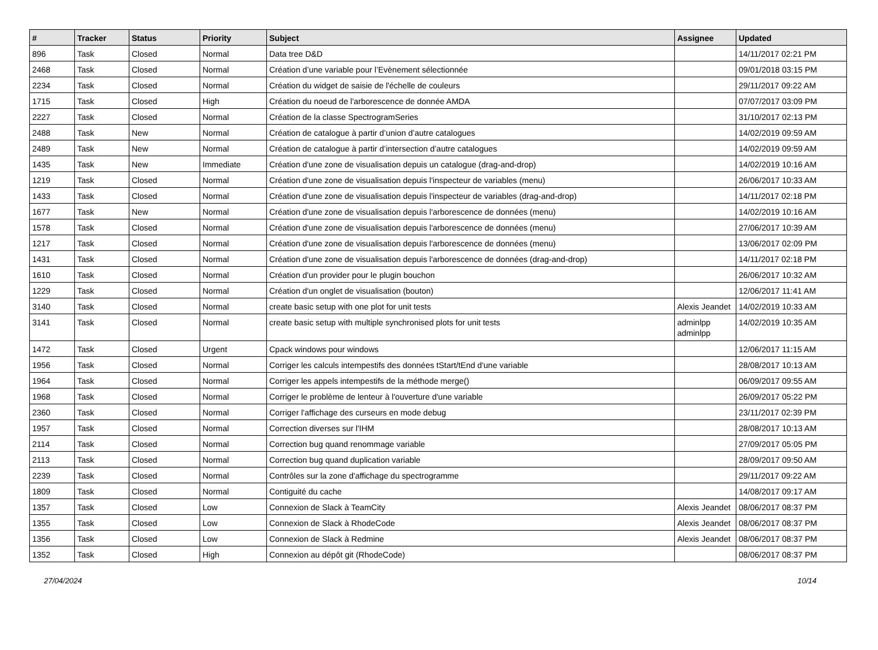| # | Tracker | Status | Priority | Subject | Assignee | Updated |
| --- | --- | --- | --- | --- | --- | --- |
| 896 | Task | Closed | Normal | Data tree D&D | | 14/11/2017 02:21 PM |
| 2468 | Task | Closed | Normal | Création d’une variable pour l’Evènement sélectionnée | | 09/01/2018 03:15 PM |
| 2234 | Task | Closed | Normal | Création du widget de saisie de l'échelle de couleurs | | 29/11/2017 09:22 AM |
| 1715 | Task | Closed | High | Création du noeud de l'arborescence de donnée AMDA | | 07/07/2017 03:09 PM |
| 2227 | Task | Closed | Normal | Création de la classe SpectrogramSeries | | 31/10/2017 02:13 PM |
| 2488 | Task | New | Normal | Création de catalogue à partir d’union d’autre catalogues | | 14/02/2019 09:59 AM |
| 2489 | Task | New | Normal | Création de catalogue à partir d’intersection d’autre catalogues | | 14/02/2019 09:59 AM |
| 1435 | Task | New | Immediate | Création d'une zone de visualisation depuis un catalogue (drag-and-drop) | | 14/02/2019 10:16 AM |
| 1219 | Task | Closed | Normal | Création d'une zone de visualisation depuis l'inspecteur de variables (menu) | | 26/06/2017 10:33 AM |
| 1433 | Task | Closed | Normal | Création d'une zone de visualisation depuis l'inspecteur de variables (drag-and-drop) | | 14/11/2017 02:18 PM |
| 1677 | Task | New | Normal | Création d'une zone de visualisation depuis l'arborescence de données (menu) | | 14/02/2019 10:16 AM |
| 1578 | Task | Closed | Normal | Création d'une zone de visualisation depuis l'arborescence de données (menu) | | 27/06/2017 10:39 AM |
| 1217 | Task | Closed | Normal | Création d'une zone de visualisation depuis l'arborescence de données (menu) | | 13/06/2017 02:09 PM |
| 1431 | Task | Closed | Normal | Création d'une zone de visualisation depuis l'arborescence de données (drag-and-drop) | | 14/11/2017 02:18 PM |
| 1610 | Task | Closed | Normal | Création d'un provider pour le plugin bouchon | | 26/06/2017 10:32 AM |
| 1229 | Task | Closed | Normal | Création d'un onglet de visualisation (bouton) | | 12/06/2017 11:41 AM |
| 3140 | Task | Closed | Normal | create basic setup with one plot for unit tests | Alexis Jeandet | 14/02/2019 10:33 AM |
| 3141 | Task | Closed | Normal | create basic setup with multiple synchronised plots for unit tests | adminlpp adminlpp | 14/02/2019 10:35 AM |
| 1472 | Task | Closed | Urgent | Cpack windows pour windows | | 12/06/2017 11:15 AM |
| 1956 | Task | Closed | Normal | Corriger les calculs intempestifs des données tStart/tEnd d'une variable | | 28/08/2017 10:13 AM |
| 1964 | Task | Closed | Normal | Corriger les appels intempestifs de la méthode merge() | | 06/09/2017 09:55 AM |
| 1968 | Task | Closed | Normal | Corriger le problème de lenteur à l'ouverture d'une variable | | 26/09/2017 05:22 PM |
| 2360 | Task | Closed | Normal | Corriger l'affichage des curseurs en mode debug | | 23/11/2017 02:39 PM |
| 1957 | Task | Closed | Normal | Correction diverses sur l'IHM | | 28/08/2017 10:13 AM |
| 2114 | Task | Closed | Normal | Correction bug quand renommage variable | | 27/09/2017 05:05 PM |
| 2113 | Task | Closed | Normal | Correction bug quand duplication variable | | 28/09/2017 09:50 AM |
| 2239 | Task | Closed | Normal | Contrôles sur la zone d'affichage du spectrogramme | | 29/11/2017 09:22 AM |
| 1809 | Task | Closed | Normal | Contiguité du cache | | 14/08/2017 09:17 AM |
| 1357 | Task | Closed | Low | Connexion de Slack à TeamCity | Alexis Jeandet | 08/06/2017 08:37 PM |
| 1355 | Task | Closed | Low | Connexion de Slack à RhodeCode | Alexis Jeandet | 08/06/2017 08:37 PM |
| 1356 | Task | Closed | Low | Connexion de Slack à Redmine | Alexis Jeandet | 08/06/2017 08:37 PM |
| 1352 | Task | Closed | High | Connexion au dépôt git (RhodeCode) | | 08/06/2017 08:37 PM |
27/04/2024 10/14